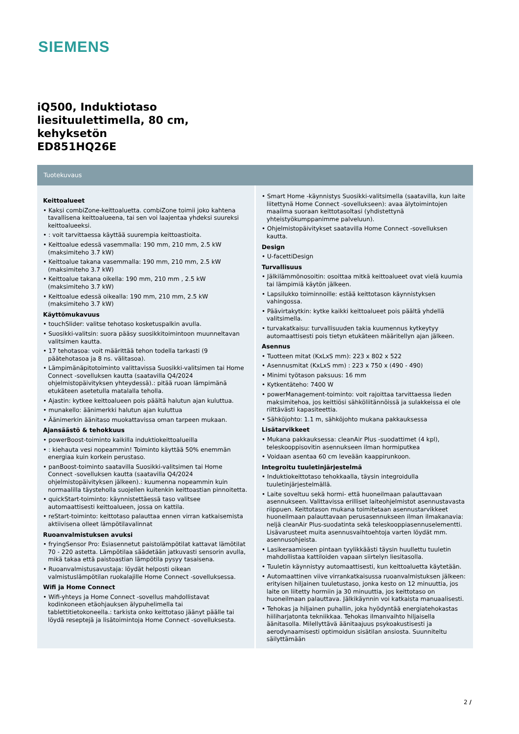SIEMENS
iQ500, Induktiotaso
liesituulettimella, 80 cm,
kehyksetön
ED851HQ26E
Tuotekuvaus
Keittoalueet
• Kaksi combiZone-keittoaluetta. combiZone toimii joko kahtena tavallisena keittoalueena, tai sen voi laajentaa yhdeksi suureksi keittoalueeksi.
• : voit tarvittaessa käyttää suurempia keittoastioita.
• Keittoalue edessä vasemmalla: 190 mm, 210 mm, 2.5 kW (maksimiteho 3.7 kW)
• Keittoalue takana vasemmalla: 190 mm, 210 mm, 2.5 kW (maksimiteho 3.7 kW)
• Keittoalue takana oikella: 190 mm, 210 mm , 2.5 kW (maksimiteho 3.7 kW)
• Keittoalue edessä oikealla: 190 mm, 210 mm, 2.5 kW (maksimiteho 3.7 kW)
Käyttömukavuus
• touchSlider: valitse tehotaso kosketuspalkin avulla.
• Suosikki-valitsin: suora pääsy suosikkitoimintoon muunneltavan valitsimen kautta.
• 17 tehotasoa: voit määrittää tehon todella tarkasti (9 päätehotasoa ja 8 ns. välitasoa).
• Lämpimänäpitotoiminto valittavissa Suosikki-valitsimen tai Home Connect -sovelluksen kautta (saatavilla Q4/2024 ohjelmistopäivityksen yhteydessä).: pitää ruoan lämpimänä etukäteen asetetulla matalalla teholla.
• Ajastin: kytkee keittoalueen pois päältä halutun ajan kuluttua.
• munakello: äänimerkki halutun ajan kuluttua
• Äänimerkin äänitaso muokattavissa oman tarpeen mukaan.
Ajansäästö & tehokkuus
• powerBoost-toiminto kaikilla induktiokeittoalueilla
• : kiehauta vesi nopeammin! Toiminto käyttää 50% enemmän energiaa kuin korkein perustaso.
• panBoost-toiminto saatavilla Suosikki-valitsimen tai Home Connect -sovelluksen kautta (saatavilla Q4/2024 ohjelmistopäivityksen jälkeen).: kuumenna nopeammin kuin normaalilla täysteholla suojellen kuitenkin keittoastian pinnoitetta.
• quickStart-toiminto: käynnistettäessä taso valitsee automaattisesti keittoalueen, jossa on kattila.
• reStart-toiminto: keittotaso palauttaa ennen virran katkaisemista aktiivisena olleet lämpötilavalinnat
Ruoanvalmistuksen avuksi
• fryingSensor Pro: Esiasennetut paistolämpötilat kattavat lämötilat 70 - 220 astetta. Lämpötilaa säädetään jatkuvasti sensorin avulla, mikä takaa että paistoastian lämpötila pysyy tasaisena.
• Ruoanvalmistusavustaja: löydät helposti oikean valmistuslämpötilan ruokalajille Home Connect -sovelluksessa.
Wifi ja Home Connect
• Wifi-yhteys ja Home Connect -sovellus mahdollistavat kodinkoneen etäohjauksen älypuhelimella tai tablettitietokoneella.: tarkista onko keittotaso jäänyt päälle tai löydä reseptejä ja lisätoimintoja Home Connect -sovelluksesta.
• Smart Home -käynnistys Suosikki-valitsimella (saatavilla, kun laite liitettynä Home Connect -sovellukseen): avaa älytoimintojen maailma suoraan keittotasoltasi (yhdistettynä yhteistyökumppanimme palveluun).
• Ohjelmistopäivitykset saatavilla Home Connect -sovelluksen kautta.
Design
• U-facettiDesign
Turvallisuus
• Jälkilämmönosoitin: osoittaa mitkä keittoalueet ovat vielä kuumia tai lämpimiä käytön jälkeen.
• Lapsilukko toiminnoille: estää keittotason käynnistyksen vahingossa.
• Päävirtakytkin: kytke kaikki keittoalueet pois päältä yhdellä valitsimella.
• turvakatkaisu: turvallisuuden takia kuumennus kytkeytyy automaattisesti pois tietyn etukäteen määritellyn ajan jälkeen.
Asennus
• Tuotteen mitat (KxLxS mm): 223 x 802 x 522
• Asennusmitat (KxLxS mm) : 223 x 750 x (490 - 490)
• Minimi työtason paksuus: 16 mm
• Kytkentäteho: 7400 W
• powerManagement-toiminto: voit rajoittaa tarvittaessa lieden maksimitehoa, jos keittiösi sähköliitännöissä ja sulakkeissa ei ole riittävästi kapasiteettia.
• Sähköjohto: 1.1 m, sähköjohto mukana pakkauksessa
Lisätarvikkeet
• Mukana pakkauksessa: cleanAir Plus -suodattimet (4 kpl), teleskooppisovitin asennukseen ilman hormiputkea
• Voidaan asentaa 60 cm leveään kaappirunkoon.
Integroitu tuuletinjärjestelmä
• Induktiokeittotaso tehokkaalla, täysin integroidulla tuuletinjärjestelmällä.
• Laite soveltuu sekä hormi- että huoneilmaan palauttavaan asennukseen. Valittavissa erilliset laiteohjelmistot asennustavasta riippuen. Keittotason mukana toimitetaan asennustarvikkeet huoneilmaan palauttavaan perusasennukseen ilman ilmakanavia: neljä cleanAir Plus-suodatinta sekä teleskooppiasennuselementti. Lisävarusteet muita asennusvaihtoehtoja varten löydät mm. asennusohjeista.
• Lasikeraamiseen pintaan tyylikkäästi täysin huullettu tuuletin mahdollistaa kattiloiden vapaan siirtelyn liesitasolla.
• Tuuletin käynnistyy automaattisesti, kun keittoaluetta käytetään.
• Automaattinen viive virrankatkaisussa ruoanvalmistuksen jälkeen: erityisen hiljainen tuuletustaso, jonka kesto on 12 minuuttia, jos laite on liitetty hormiin ja 30 minuuttia, jos keittotaso on huoneilmaan palauttava. Jälkikäynnin voi katkaista manuaalisesti.
• Tehokas ja hiljainen puhallin, joka hyödyntää energiatehokastas hiiliharjatonta tekniikkaa. Tehokas ilmanvaihto hiljaisella äänitasolla. Milellyttävä äänitaajuus psykoakustisesti ja aerodynaamisesti optimoidun sisätilan ansiosta. Suunniteltu säilyttämään
2 /